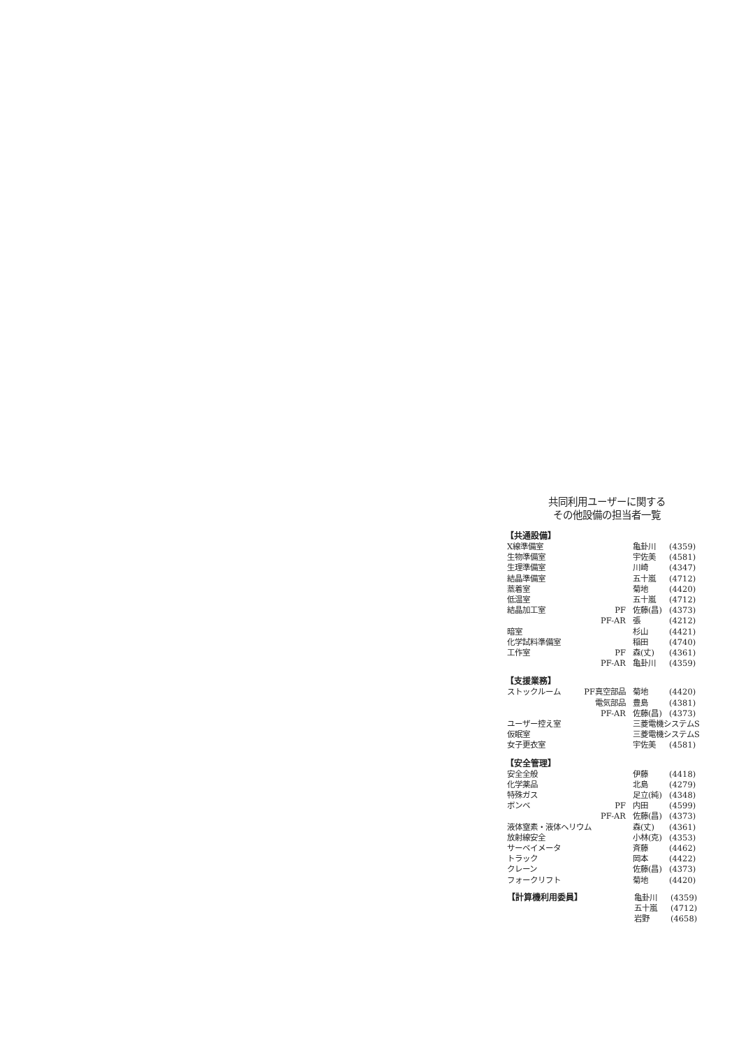共同利用ユーザーに関する
その他設備の担当者一覧
【共通設備】
| X線準備室 | | 亀卦川 | (4359) |
| 生物準備室 | | 宇佐美 | (4581) |
| 生理準備室 | | 川崎 | (4347) |
| 結晶準備室 | | 五十嵐 | (4712) |
| 蒸着室 | | 菊地 | (4420) |
| 低温室 | | 五十嵐 | (4712) |
| 結晶加工室 | PF | 佐藤(昌) | (4373) |
| | PF-AR | 張 | (4212) |
| 暗室 | | 杉山 | (4421) |
| 化学試料準備室 | | 稲田 | (4740) |
| 工作室 | PF | 森(丈) | (4361) |
| | PF-AR | 亀卦川 | (4359) |
【支援業務】
| ストックルーム | PF真空部品 | 菊地 | (4420) |
| | 電気部品 | 豊島 | (4381) |
| | PF-AR | 佐藤(昌) | (4373) |
| ユーザー控え室 | | 三菱電機システムS | |
| 仮眠室 | | 三菱電機システムS | |
| 女子更衣室 | | 宇佐美 | (4581) |
【安全管理】
| 安全全般 | | 伊藤 | (4418) |
| 化学薬品 | | 北島 | (4279) |
| 特殊ガス | | 足立(純) | (4348) |
| ボンベ | PF | 内田 | (4599) |
| | PF-AR | 佐藤(昌) | (4373) |
| 液体窒素・液体ヘリウム | | 森(丈) | (4361) |
| 放射線安全 | | 小林(克) | (4353) |
| サーベイメータ | | 斉藤 | (4462) |
| トラック | | 岡本 | (4422) |
| クレーン | | 佐藤(昌) | (4373) |
| フォークリフト | | 菊地 | (4420) |
| 【計算機利用委員】 | 亀卦川 | (4359) |
| | 五十嵐 | (4712) |
| | 岩野 | (4658) |